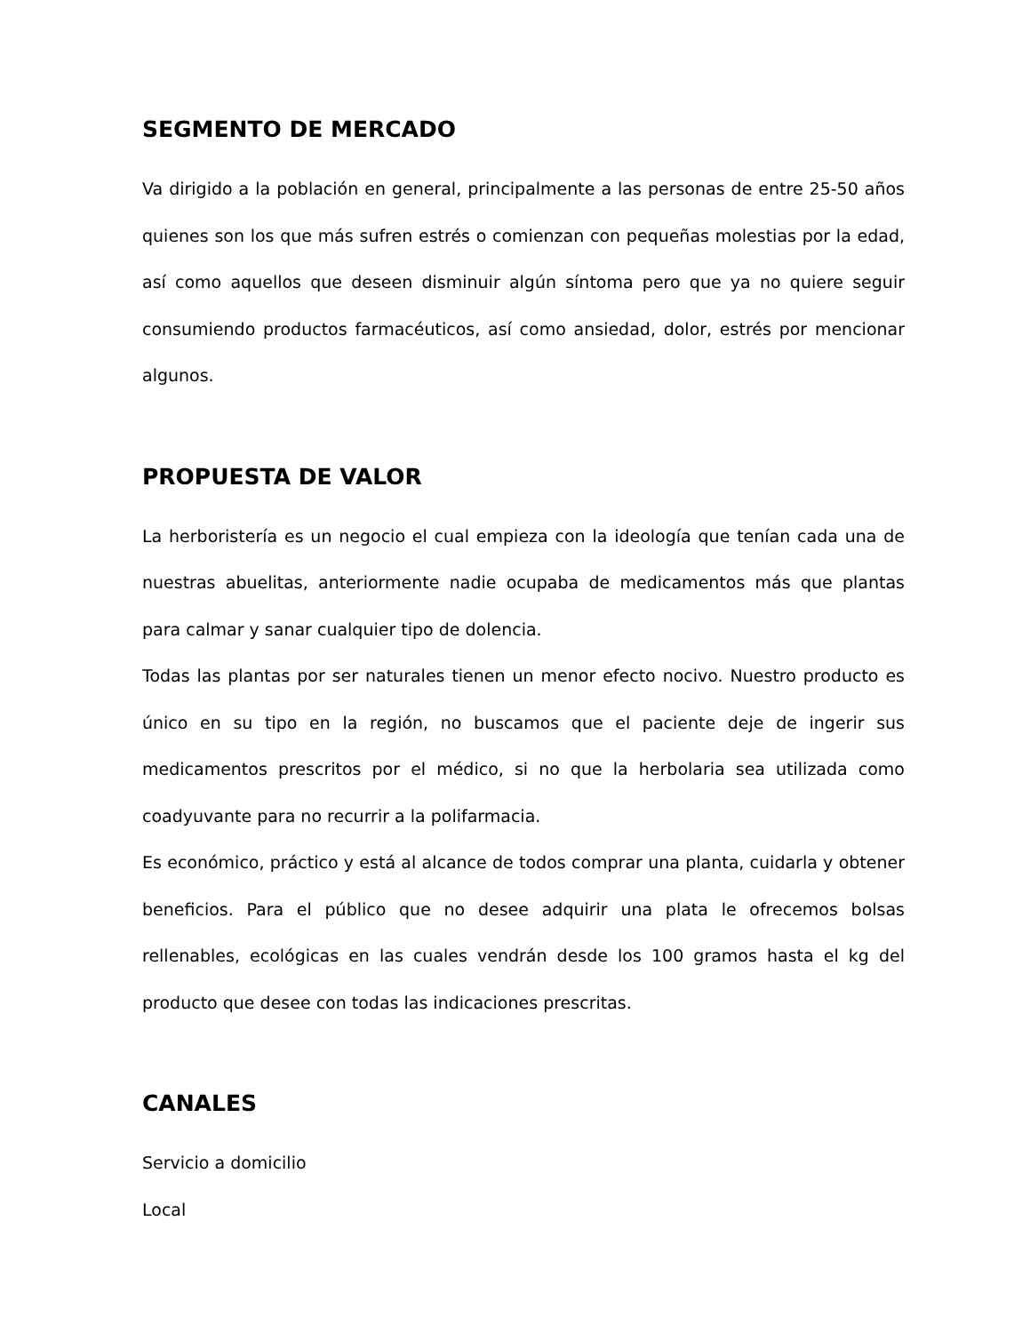SEGMENTO DE MERCADO
Va dirigido a la población en general, principalmente a las personas de entre 25-50 años quienes son los que más sufren estrés o comienzan con pequeñas molestias por la edad, así como aquellos que deseen disminuir algún síntoma pero que ya no quiere seguir consumiendo productos farmacéuticos, así como ansiedad, dolor, estrés por mencionar algunos.
PROPUESTA DE VALOR
La herboristería es un negocio el cual empieza con la ideología que tenían cada una de nuestras abuelitas, anteriormente nadie ocupaba de medicamentos más que plantas para calmar y sanar cualquier tipo de dolencia.
Todas las plantas por ser naturales tienen un menor efecto nocivo. Nuestro producto es único en su tipo en la región, no buscamos que el paciente deje de ingerir sus medicamentos prescritos por el médico, si no que la herbolaria sea utilizada como coadyuvante para no recurrir a la polifarmacia.
Es económico, práctico y está al alcance de todos comprar una planta, cuidarla y obtener beneficios. Para el público que no desee adquirir una plata le ofrecemos bolsas rellenables, ecológicas en las cuales vendrán desde los 100 gramos hasta el kg del producto que desee con todas las indicaciones prescritas.
CANALES
Servicio a domicilio
Local